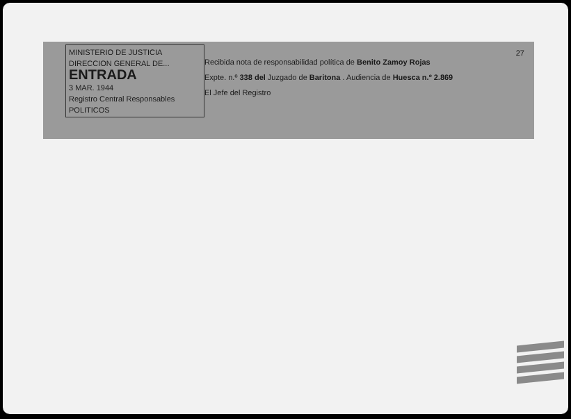27
MINISTERIO DE JUSTICIA
DIRECCION GENERAL DE...
ENTRADA
3 MAR. 1944
Registro Central Responsables
POLITICOS
Recibida nota de responsabilidad política de Benito Zamoy Rojas
Expte. n.º 338 del Juzgado de Baritona . Audiencia de Huesca n.º 2.869
El Jefe del Registro